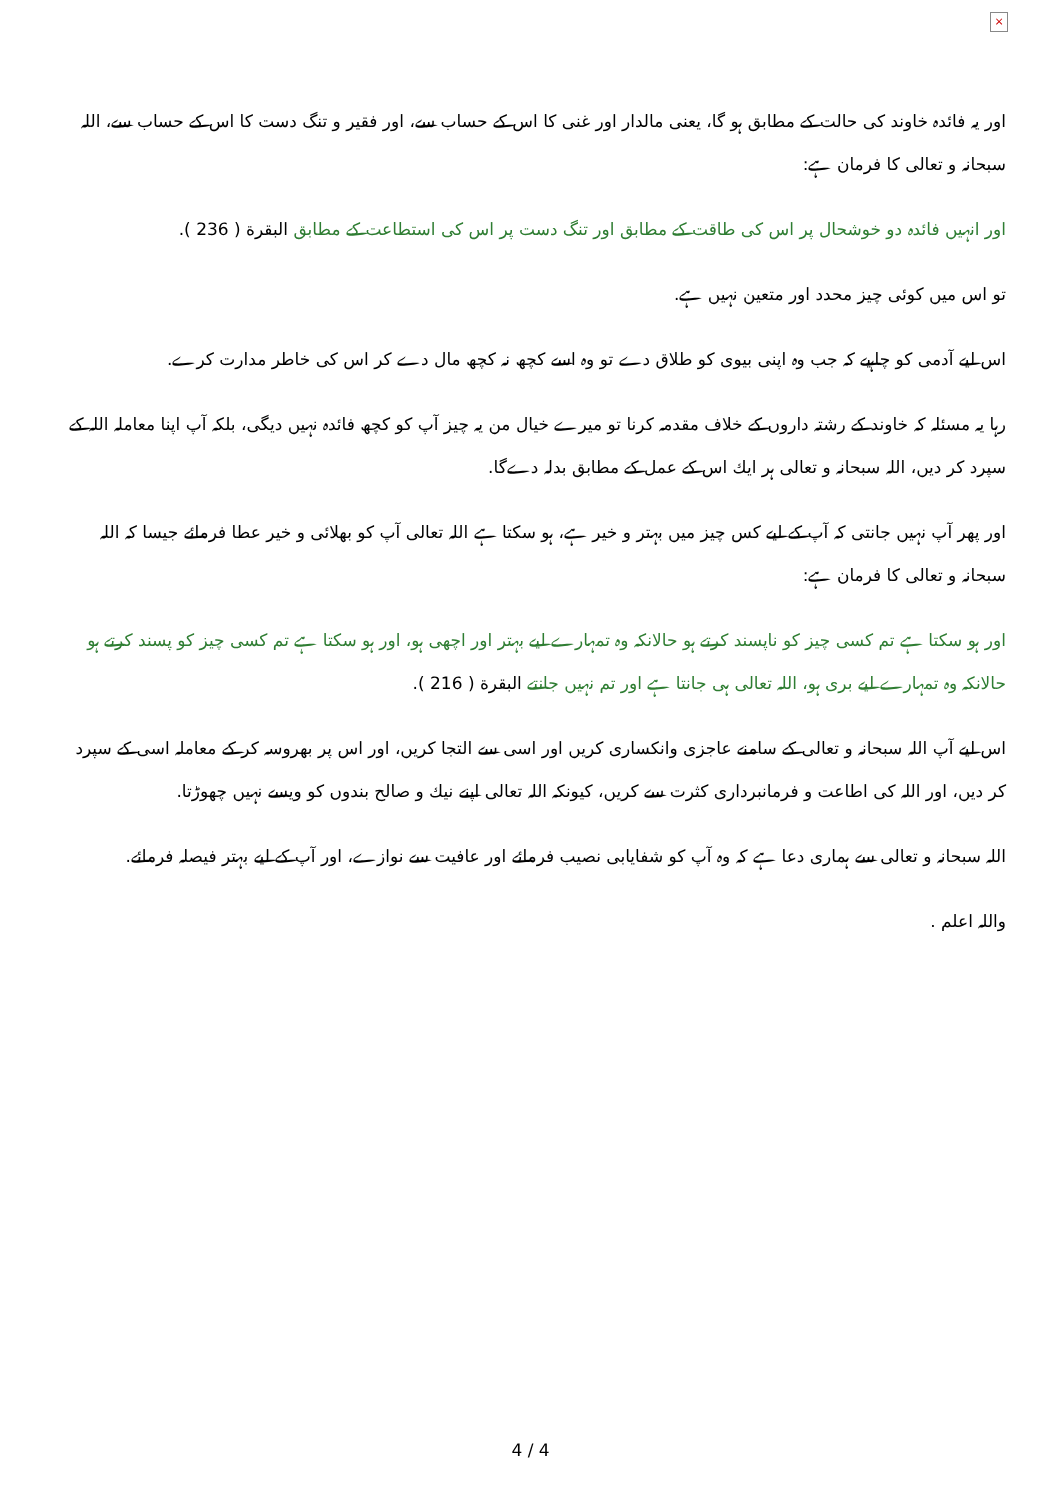×
اور یہ فائدہ خاوند کی حالت کے مطابق ہو گا، یعنی مالدار اور غنی کا اس کے حساب سے، اور فقیر و تنگ دست کا اس کے حساب سے، اللہ سبحانہ و تعالی کا فرمان ہے:
اور انہیں فائدہ دو خوشحال پر اس کی طاقت کے مطابق اور تنگ دست پر اس کی استطاعت کے مطابق البقرة ( 236 ).
تو اس میں کوئی چیز محدد اور متعین نہیں ہے.
اس لیے آدمی کو چاہیے کہ جب وہ اپنی بیوی کو طلاق دے تو وہ اسے کچھ نہ کچھ مال دے کر اس کی خاطر مدارت کرے.
رہا یہ مسئلہ کہ خاوند کے رشتہ داروں کے خلاف مقدمہ کرنا تو میرے خیال من یہ چیز آپ کو کچھ فائدہ نہیں دیگی، بلکہ آپ اپنا معاملہ اللہ کے سپرد کر دیں، اللہ سبحانہ و تعالی ہر ایك اس کے عمل کے مطابق بدلہ دےگا.
اور پھر آپ نہیں جانتی کہ آپ کے لیے کس چیز میں بہتر و خیر ہے، ہو سکتا ہے اللہ تعالی آپ کو بھلائی و خیر عطا فرمائے جیسا کہ اللہ سبحانہ و تعالی کا فرمان ہے:
اور ہو سکتا ہے تم کسی چیز کو ناپسند کرتے ہو حالانکہ وہ تمہارے لیے بہتر اور اچھی ہو، اور ہو سکتا ہے تم کسی چیز کو پسند کرتے ہو حالانکہ وہ تمہارے لیے بری ہو، اللہ تعالی ہی جانتا ہے اور تم نہیں جانتے البقرة ( 216 ).
اس لیے آپ اللہ سبحانہ و تعالی کے سامنے عاجزی وانکساری کریں اور اسی سے التجا کریں، اور اس پر بھروسہ کر کے معاملہ اسی کے سپرد کر دیں، اور اللہ کی اطاعت و فرمانبرداری کثرت سے کریں، کیونکہ اللہ تعالی اپنے نیك و صالح بندوں کو ویسے نہیں چھوڑتا.
اللہ سبحانہ و تعالی سے ہماری دعا ہے کہ وہ آپ کو شفایابی نصیب فرمائے اور عافیت سے نوازے، اور آپ کے لیے بہتر فیصلہ فرمائے.
واللہ اعلم .
4 / 4